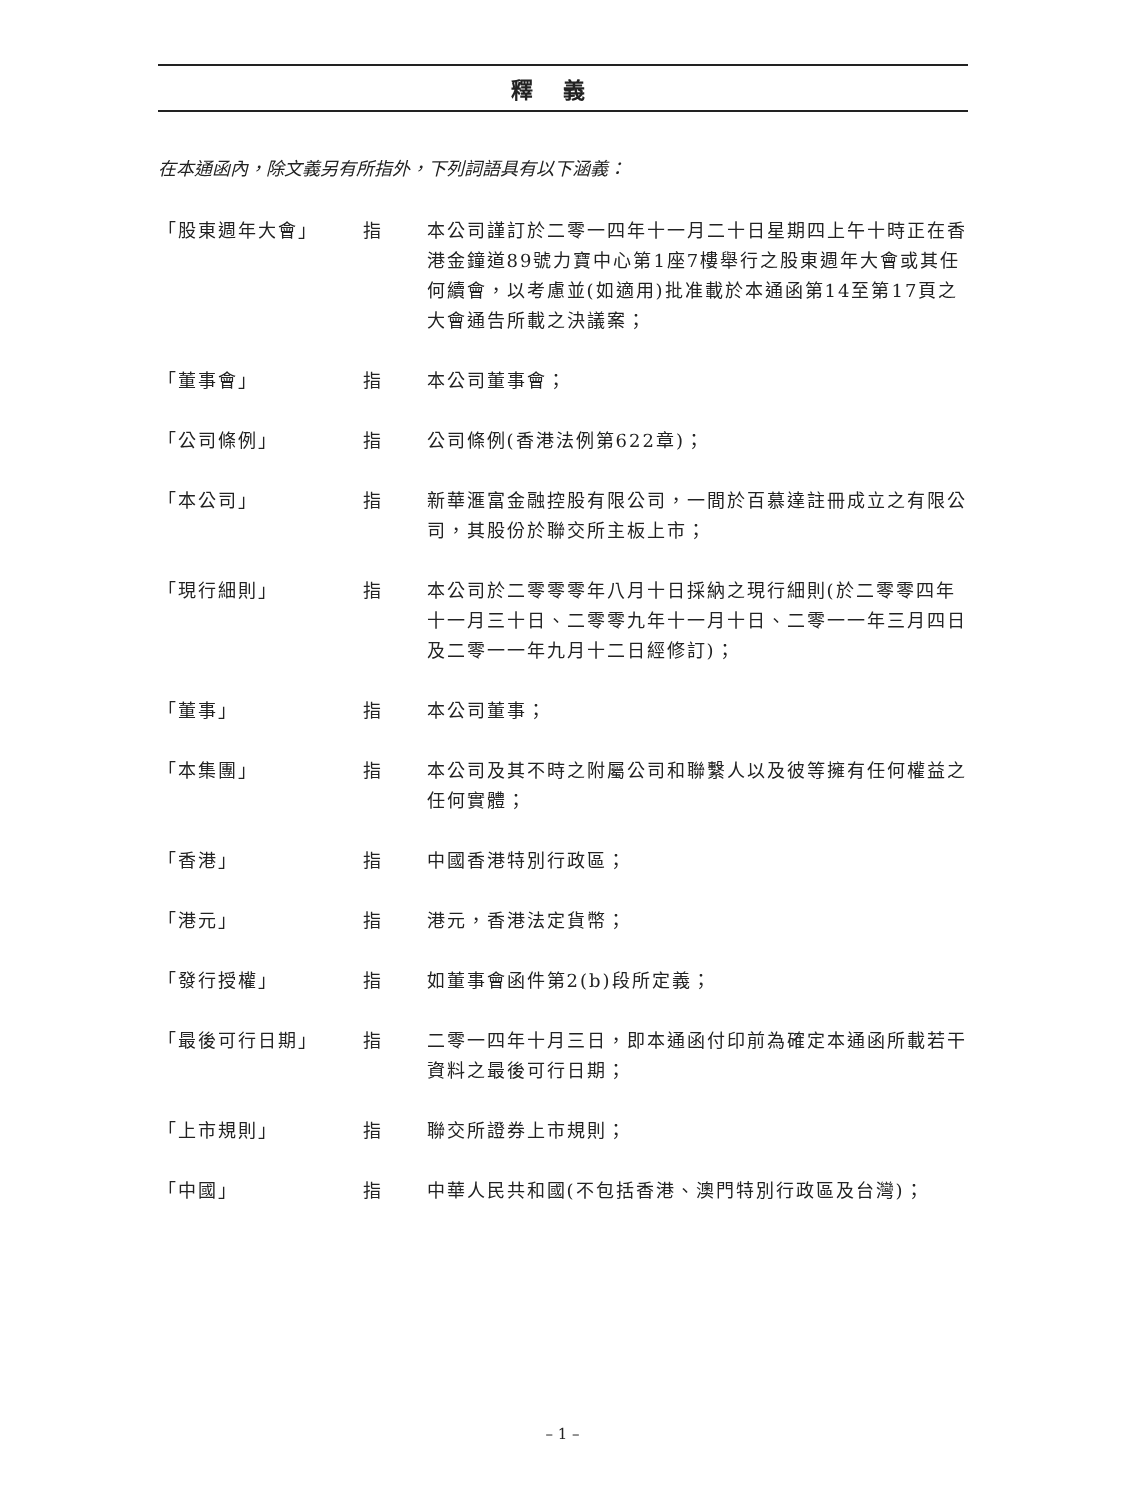釋義
在本通函內，除文義另有所指外，下列詞語具有以下涵義：
「股東週年大會」 指 本公司謹訂於二零一四年十一月二十日星期四上午十時正在香港金鐘道89號力寶中心第1座7樓舉行之股東週年大會或其任何續會，以考慮並(如適用)批准載於本通函第14至第17頁之大會通告所載之決議案；
「董事會」 指 本公司董事會；
「公司條例」 指 公司條例(香港法例第622章)；
「本公司」 指 新華滙富金融控股有限公司，一間於百慕達註冊成立之有限公司，其股份於聯交所主板上市；
「現行細則」 指 本公司於二零零零年八月十日採納之現行細則(於二零零四年十一月三十日、二零零九年十一月十日、二零一一年三月四日及二零一一年九月十二日經修訂)；
「董事」 指 本公司董事；
「本集團」 指 本公司及其不時之附屬公司和聯繫人以及彼等擁有任何權益之任何實體；
「香港」 指 中國香港特別行政區；
「港元」 指 港元，香港法定貨幣；
「發行授權」 指 如董事會函件第2(b)段所定義；
「最後可行日期」 指 二零一四年十月三日，即本通函付印前為確定本通函所載若干資料之最後可行日期；
「上市規則」 指 聯交所證券上市規則；
「中國」 指 中華人民共和國(不包括香港、澳門特別行政區及台灣)；
– 1 –